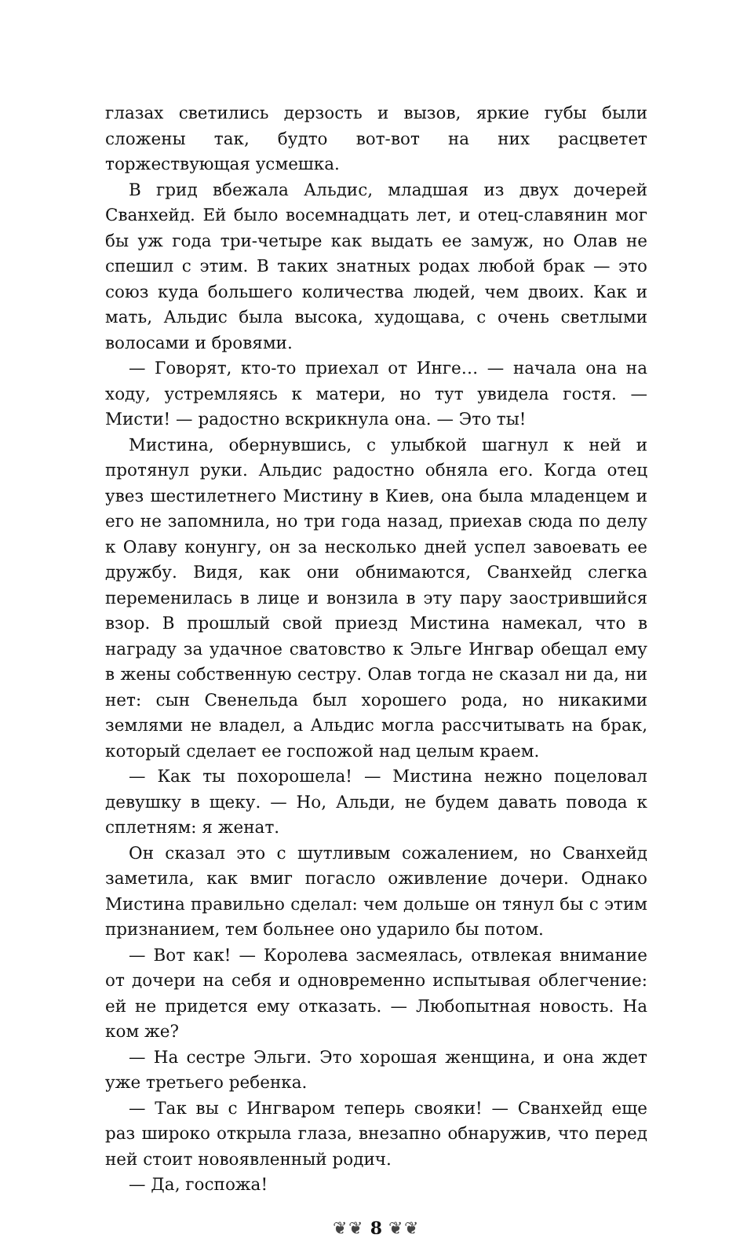глазах светились дерзость и вызов, яркие губы были сложены так, будто вот-вот на них расцветет торжествующая усмешка.
В грид вбежала Альдис, младшая из двух дочерей Сванхейд. Ей было восемнадцать лет, и отец-славянин мог бы уж года три-четыре как выдать ее замуж, но Олав не спешил с этим. В таких знатных родах любой брак — это союз куда большего количества людей, чем двоих. Как и мать, Альдис была высока, худощава, с очень светлыми волосами и бровями.
— Говорят, кто-то приехал от Инге… — начала она на ходу, устремляясь к матери, но тут увидела гостя. — Мисти! — радостно вскрикнула она. — Это ты!
Мистина, обернувшись, с улыбкой шагнул к ней и протянул руки. Альдис радостно обняла его. Когда отец увез шестилетнего Мистину в Киев, она была младенцем и его не запомнила, но три года назад, приехав сюда по делу к Олаву конунгу, он за несколько дней успел завоевать ее дружбу. Видя, как они обнимаются, Сванхейд слегка переменилась в лице и вонзила в эту пару заострившийся взор. В прошлый свой приезд Мистина намекал, что в награду за удачное сватовство к Эльге Ингвар обещал ему в жены собственную сестру. Олав тогда не сказал ни да, ни нет: сын Свенельда был хорошего рода, но никакими землями не владел, а Альдис могла рассчитывать на брак, который сделает ее госпожой над целым краем.
— Как ты похорошела! — Мистина нежно поцеловал девушку в щеку. — Но, Альди, не будем давать повода к сплетням: я женат.
Он сказал это с шутливым сожалением, но Сванхейд заметила, как вмиг погасло оживление дочери. Однако Мистина правильно сделал: чем дольше он тянул бы с этим признанием, тем больнее оно ударило бы потом.
— Вот как! — Королева засмеялась, отвлекая внимание от дочери на себя и одновременно испытывая облегчение: ей не придется ему отказать. — Любопытная новость. На ком же?
— На сестре Эльги. Это хорошая женщина, и она ждет уже третьего ребенка.
— Так вы с Ингваром теперь свояки! — Сванхейд еще раз широко открыла глаза, внезапно обнаружив, что перед ней стоит новоявленный родич.
— Да, госпожа!
❦❦ 8 ❦❦